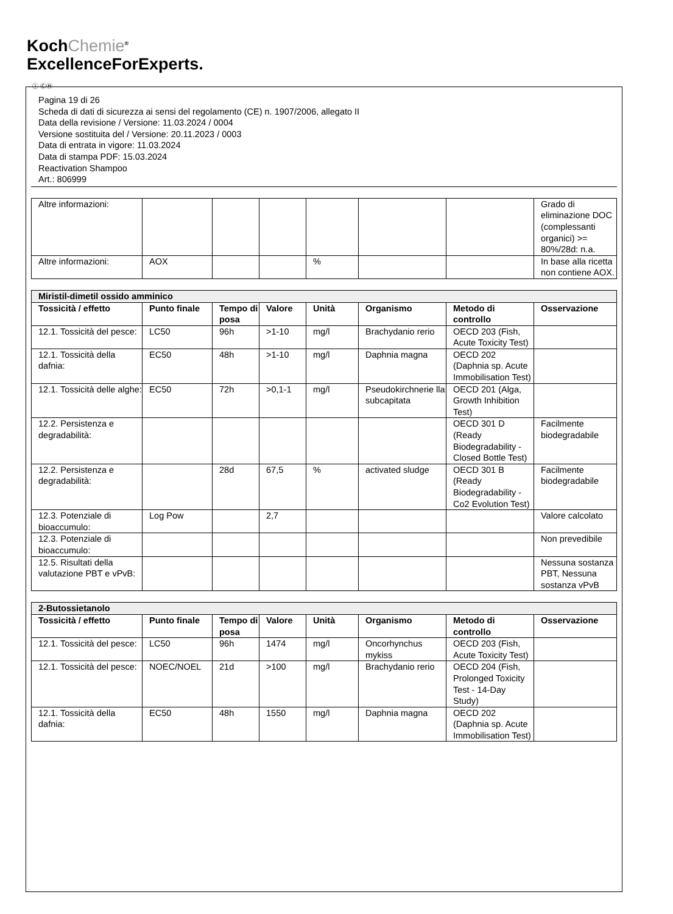KochChemie<sup>®</sup>
ExcellenceForExperts.
Ⓘ ⒸⒽ
Pagina 19 di 26
Scheda di dati di sicurezza ai sensi del regolamento (CE) n. 1907/2006, allegato II
Data della revisione / Versione: 11.03.2024 / 0004
Versione sostituita del / Versione: 20.11.2023 / 0003
Data di entrata in vigore: 11.03.2024
Data di stampa PDF: 15.03.2024
Reactivation Shampoo
Art.: 806999
| Altre informazioni: | | | | | | | Grado di eliminazione DOC (complessanti organici) >= 80%/28d: n.a. |
| Altre informazioni: | AOX | | | % | | | In base alla ricetta non contiene AOX. |
| Miristil-dimetil ossido amminico | | | | | | | |
| Tossicità / effetto | Punto finale | Tempo di posa | Valore | Unità | Organismo | Metodo di controllo | Osservazione |
| 12.1. Tossicità del pesce: | LC50 | 96h | >1-10 | mg/l | Brachydanio rerio | OECD 203 (Fish, Acute Toxicity Test) | |
| 12.1. Tossicità della dafnia: | EC50 | 48h | >1-10 | mg/l | Daphnia magna | OECD 202 (Daphnia sp. Acute Immobilisation Test) | |
| 12.1. Tossicità delle alghe: | EC50 | 72h | >0,1-1 | mg/l | Pseudokirchnerie lla subcapitata | OECD 201 (Alga, Growth Inhibition Test) | |
| 12.2. Persistenza e degradabilità: | | | | | | OECD 301 D (Ready Biodegradability - Closed Bottle Test) | Facilmente biodegradabile |
| 12.2. Persistenza e degradabilità: | | 28d | 67,5 | % | activated sludge | OECD 301 B (Ready Biodegradability - Co2 Evolution Test) | Facilmente biodegradabile |
| 12.3. Potenziale di bioaccumulo: | Log Pow | | 2,7 | | | | Valore calcolato |
| 12.3. Potenziale di bioaccumulo: | | | | | | | Non prevedibile |
| 12.5. Risultati della valutazione PBT e vPvB: | | | | | | | Nessuna sostanza PBT, Nessuna sostanza vPvB |
| 2-Butossietanolo | | | | | | | |
| Tossicità / effetto | Punto finale | Tempo di posa | Valore | Unità | Organismo | Metodo di controllo | Osservazione |
| 12.1. Tossicità del pesce: | LC50 | 96h | 1474 | mg/l | Oncorhynchus mykiss | OECD 203 (Fish, Acute Toxicity Test) | |
| 12.1. Tossicità del pesce: | NOEC/NOEL | 21d | >100 | mg/l | Brachydanio rerio | OECD 204 (Fish, Prolonged Toxicity Test - 14-Day Study) | |
| 12.1. Tossicità della dafnia: | EC50 | 48h | 1550 | mg/l | Daphnia magna | OECD 202 (Daphnia sp. Acute Immobilisation Test) | |